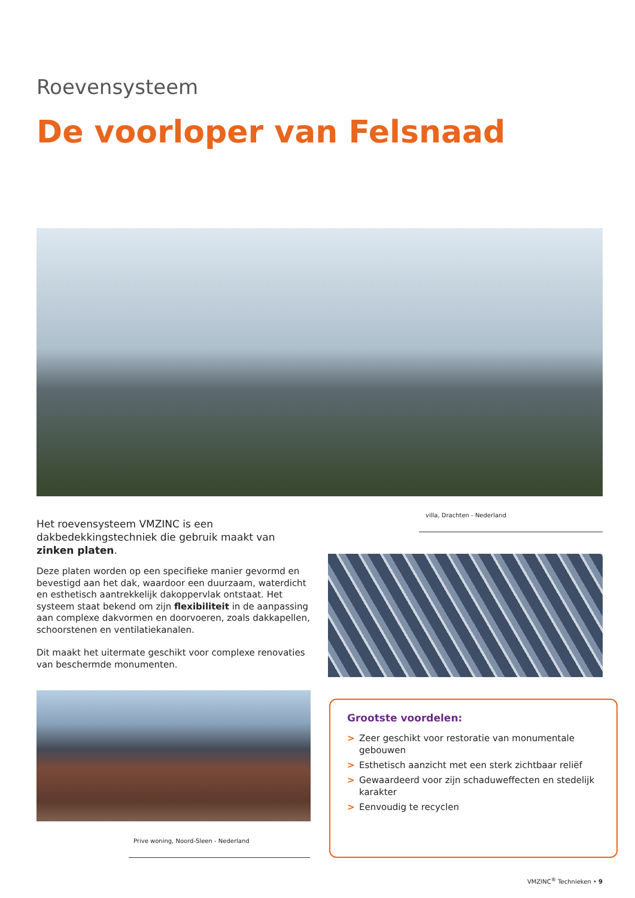Roevensysteem
De voorloper van Felsnaad
villa, Drachten - Nederland
Het roevensysteem VMZINC is een dakbedekkingstechniek die gebruik maakt van zinken platen.
Deze platen worden op een specifieke manier gevormd en bevestigd aan het dak, waardoor een duurzaam, waterdicht en esthetisch aantrekkelijk dakoppervlak ontstaat. Het systeem staat bekend om zijn flexibiliteit in de aanpassing aan complexe dakvormen en doorvoeren, zoals dakkapellen, schoorstenen en ventilatiekanalen.
Dit maakt het uitermate geschikt voor complexe renovaties van beschermde monumenten.
Prive woning, Noord-Sleen - Nederland
Grootste voordelen:
> Zeer geschikt voor restoratie van monumentale gebouwen
> Esthetisch aanzicht met een sterk zichtbaar reliëf
> Gewaardeerd voor zijn schaduweffecten en stedelijk karakter
> Eenvoudig te recyclen
VMZINC<sup>®</sup> Technieken • 9